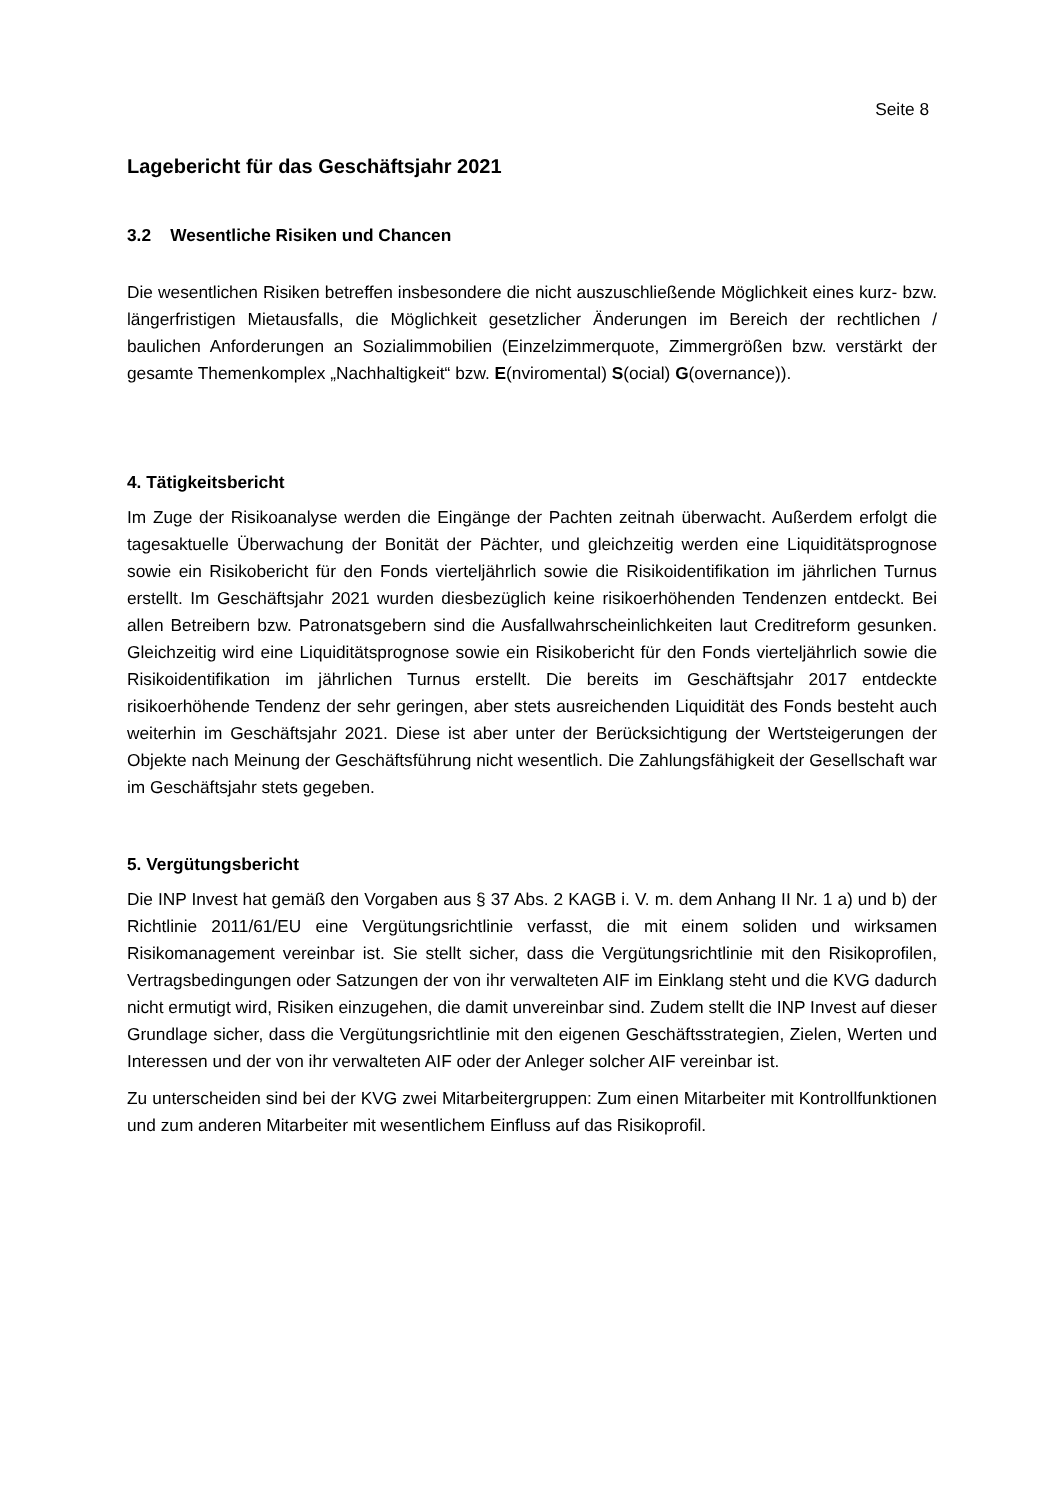Seite 8
Lagebericht für das Geschäftsjahr 2021
3.2 Wesentliche Risiken und Chancen
Die wesentlichen Risiken betreffen insbesondere die nicht auszuschließende Möglichkeit eines kurz- bzw. längerfristigen Mietausfalls, die Möglichkeit gesetzlicher Änderungen im Bereich der rechtlichen / baulichen Anforderungen an Sozialimmobilien (Einzelzimmerquote, Zimmergrößen bzw. verstärkt der gesamte Themenkomplex „Nachhaltigkeit“ bzw. E(nviromental) S(ocial) G(overnance)).
4. Tätigkeitsbericht
Im Zuge der Risikoanalyse werden die Eingänge der Pachten zeitnah überwacht. Außerdem erfolgt die tagesaktuelle Überwachung der Bonität der Pächter, und gleichzeitig werden eine Liquiditätsprognose sowie ein Risikobericht für den Fonds vierteljährlich sowie die Risikoidentifikation im jährlichen Turnus erstellt. Im Geschäftsjahr 2021 wurden diesbezüglich keine risikoerhöhenden Tendenzen entdeckt. Bei allen Betreibern bzw. Patronatsgebern sind die Ausfallwahrscheinlichkeiten laut Creditreform gesunken. Gleichzeitig wird eine Liquiditätsprognose sowie ein Risikobericht für den Fonds vierteljährlich sowie die Risikoidentifikation im jährlichen Turnus erstellt. Die bereits im Geschäftsjahr 2017 entdeckte risikoerhöhende Tendenz der sehr geringen, aber stets ausreichenden Liquidität des Fonds besteht auch weiterhin im Geschäftsjahr 2021. Diese ist aber unter der Berücksichtigung der Wertsteigerungen der Objekte nach Meinung der Geschäftsführung nicht wesentlich. Die Zahlungsfähigkeit der Gesellschaft war im Geschäftsjahr stets gegeben.
5. Vergütungsbericht
Die INP Invest hat gemäß den Vorgaben aus § 37 Abs. 2 KAGB i. V. m. dem Anhang II Nr. 1 a) und b) der Richtlinie 2011/61/EU eine Vergütungsrichtlinie verfasst, die mit einem soliden und wirksamen Risikomanagement vereinbar ist. Sie stellt sicher, dass die Vergütungsrichtlinie mit den Risikoprofilen, Vertragsbedingungen oder Satzungen der von ihr verwalteten AIF im Einklang steht und die KVG dadurch nicht ermutigt wird, Risiken einzugehen, die damit unvereinbar sind. Zudem stellt die INP Invest auf dieser Grundlage sicher, dass die Vergütungsrichtlinie mit den eigenen Geschäftsstrategien, Zielen, Werten und Interessen und der von ihr verwalteten AIF oder der Anleger solcher AIF vereinbar ist.
Zu unterscheiden sind bei der KVG zwei Mitarbeitergruppen: Zum einen Mitarbeiter mit Kontrollfunktionen und zum anderen Mitarbeiter mit wesentlichem Einfluss auf das Risikoprofil.